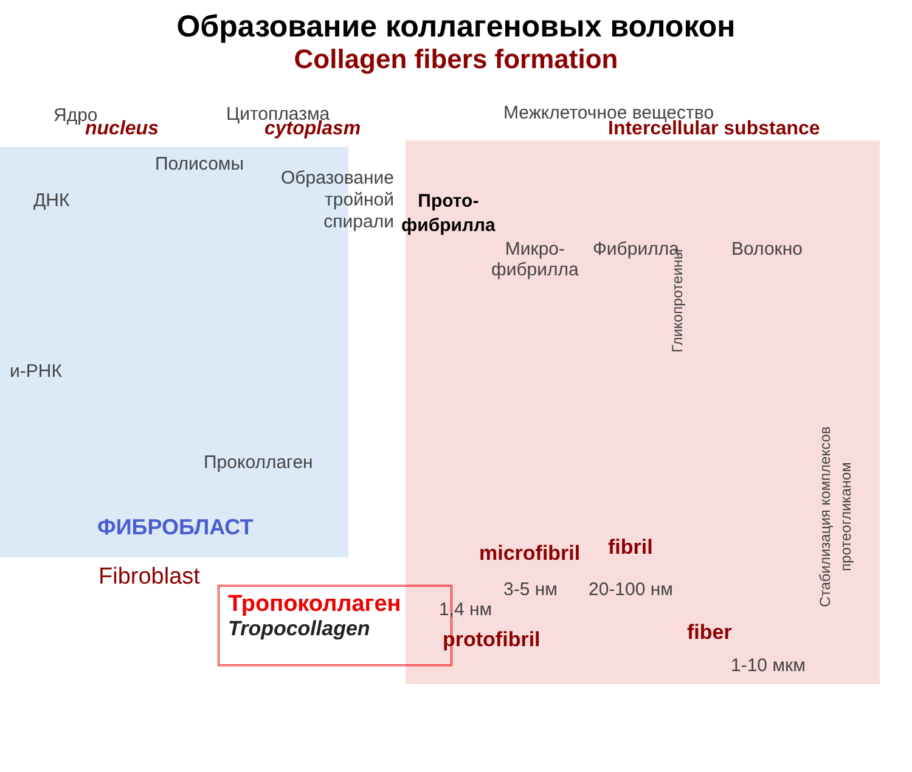Образование коллагеновых волокон
Collagen fibers formation
Ядро
nucleus
Цитоплазма
cytoplasm
Межклеточное вещество
Intercellular substance
Полисомы
ДНК
и-РНК
Образование
тройной
спирали
Проколлаген
Прото-
фибрилла
Микро-
фибрилла
Фибрилла Волокно
Гликопротеины
Стабилизация комплексов
протеогликаном
ФИБРОБЛАСТ
Fibroblast
Тропоколлаген
Tropocollagen
microfibril fibril
3-5 нм 20-100 нм
1,4 нм
protofibril fiber
1-10 мкм